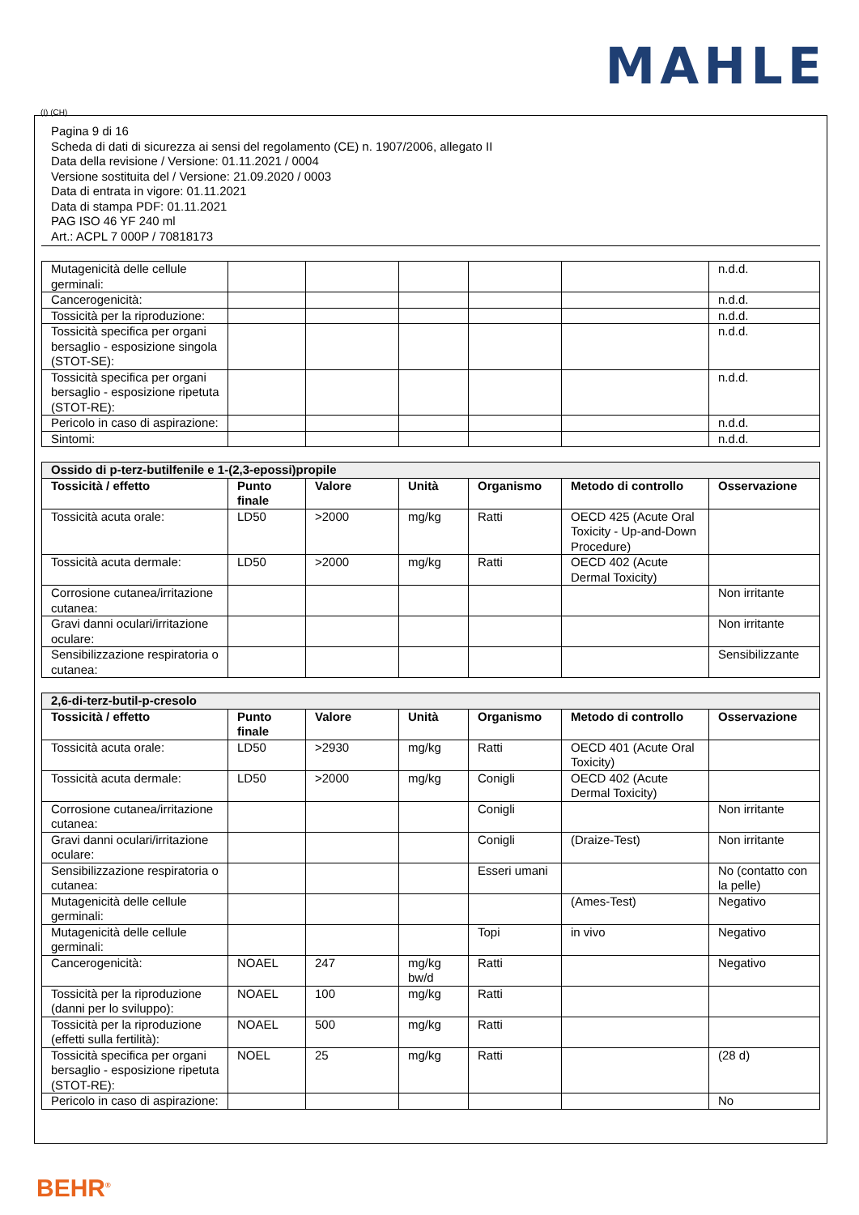MAHLE
(I) (CH)
Pagina 9 di 16
Scheda di dati di sicurezza ai sensi del regolamento (CE) n. 1907/2006, allegato II
Data della revisione / Versione: 01.11.2021 / 0004
Versione sostituita del / Versione: 21.09.2020 / 0003
Data di entrata in vigore: 01.11.2021
Data di stampa PDF: 01.11.2021
PAG ISO 46 YF 240 ml
Art.: ACPL 7 000P / 70818173
| Mutagenicità delle cellule germinali: | | | | | | n.d.d. |
| Cancerogenicità: | | | | | | n.d.d. |
| Tossicità per la riproduzione: | | | | | | n.d.d. |
| Tossicità specifica per organi bersaglio - esposizione singola (STOT-SE): | | | | | | n.d.d. |
| Tossicità specifica per organi bersaglio - esposizione ripetuta (STOT-RE): | | | | | | n.d.d. |
| Pericolo in caso di aspirazione: | | | | | | n.d.d. |
| Sintomi: | | | | | | n.d.d. |
| Ossido di p-terz-butilfenile e 1-(2,3-epossi)propile | | | | | | |
| --- | --- | --- | --- | --- | --- | --- |
| Tossicità / effetto | Punto finale | Valore | Unità | Organismo | Metodo di controllo | Osservazione |
| Tossicità acuta orale: | LD50 | >2000 | mg/kg | Ratti | OECD 425 (Acute Oral Toxicity - Up-and-Down Procedure) | |
| Tossicità acuta dermale: | LD50 | >2000 | mg/kg | Ratti | OECD 402 (Acute Dermal Toxicity) | |
| Corrosione cutanea/irritazione cutanea: | | | | | | Non irritante |
| Gravi danni oculari/irritazione oculare: | | | | | | Non irritante |
| Sensibilizzazione respiratoria o cutanea: | | | | | | Sensibilizzante |
| 2,6-di-terz-butil-p-cresolo | | | | | | |
| --- | --- | --- | --- | --- | --- | --- |
| Tossicità / effetto | Punto finale | Valore | Unità | Organismo | Metodo di controllo | Osservazione |
| Tossicità acuta orale: | LD50 | >2930 | mg/kg | Ratti | OECD 401 (Acute Oral Toxicity) | |
| Tossicità acuta dermale: | LD50 | >2000 | mg/kg | Conigli | OECD 402 (Acute Dermal Toxicity) | |
| Corrosione cutanea/irritazione cutanea: | | | | Conigli | | Non irritante |
| Gravi danni oculari/irritazione oculare: | | | | Conigli | (Draize-Test) | Non irritante |
| Sensibilizzazione respiratoria o cutanea: | | | | Esseri umani | | No (contatto con la pelle) |
| Mutagenicità delle cellule germinali: | | | | | (Ames-Test) | Negativo |
| Mutagenicità delle cellule germinali: | | | | Topi | in vivo | Negativo |
| Cancerogenicità: | NOAEL | 247 | mg/kg bw/d | Ratti | | Negativo |
| Tossicità per la riproduzione (danni per lo sviluppo): | NOAEL | 100 | mg/kg | Ratti | | |
| Tossicità per la riproduzione (effetti sulla fertilità): | NOAEL | 500 | mg/kg | Ratti | | |
| Tossicità specifica per organi bersaglio - esposizione ripetuta (STOT-RE): | NOEL | 25 | mg/kg | Ratti | | (28 d) |
| Pericolo in caso di aspirazione: | | | | | | No |
BEHR<sup>®</sup>